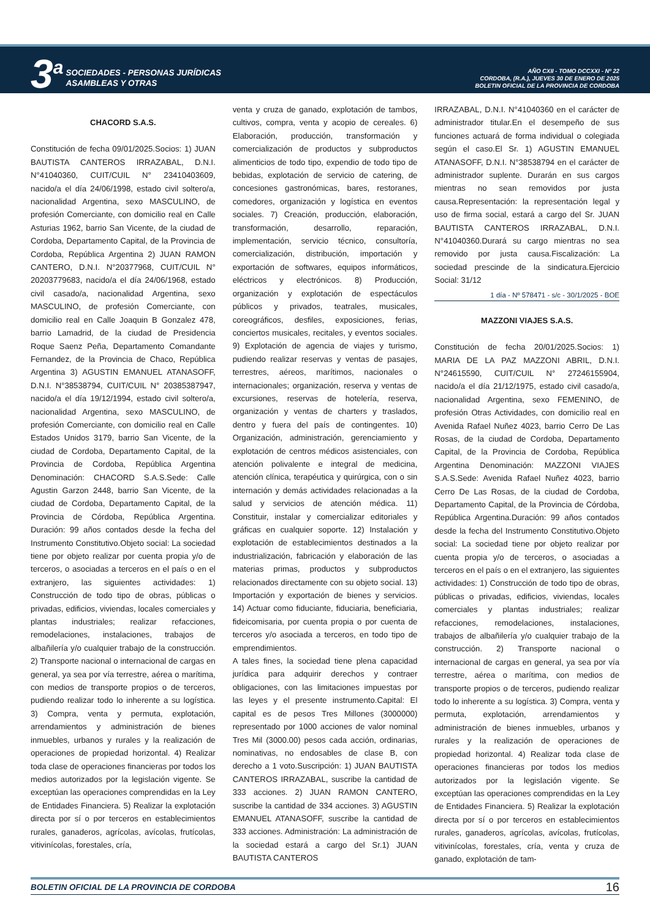3<sup>a</sup>
SOCIEDADES - PERSONAS JURÍDICAS
ASAMBLEAS Y OTRAS
AÑO CXII - TOMO DCCXXI - Nº 22
CORDOBA, (R.A.), JUEVES 30 DE ENERO DE 2025
BOLETIN OFICIAL DE LA PROVINCIA DE CORDOBA
CHACORD S.A.S.
Constitución de fecha 09/01/2025.Socios: 1) JUAN BAUTISTA CANTEROS IRRAZABAL, D.N.I. N°41040360, CUIT/CUIL N° 23410403609, nacido/a el día 24/06/1998, estado civil soltero/a, nacionalidad Argentina, sexo MASCULINO, de profesión Comerciante, con domicilio real en Calle Asturias 1962, barrio San Vicente, de la ciudad de Cordoba, Departamento Capital, de la Provincia de Cordoba, República Argentina 2) JUAN RAMON CANTERO, D.N.I. N°20377968, CUIT/CUIL N° 20203779683, nacido/a el día 24/06/1968, estado civil casado/a, nacionalidad Argentina, sexo MASCULINO, de profesión Comerciante, con domicilio real en Calle Joaquin B Gonzalez 478, barrio Lamadrid, de la ciudad de Presidencia Roque Saenz Peña, Departamento Comandante Fernandez, de la Provincia de Chaco, República Argentina 3) AGUSTIN EMANUEL ATANASOFF, D.N.I. N°38538794, CUIT/CUIL N° 20385387947, nacido/a el día 19/12/1994, estado civil soltero/a, nacionalidad Argentina, sexo MASCULINO, de profesión Comerciante, con domicilio real en Calle Estados Unidos 3179, barrio San Vicente, de la ciudad de Cordoba, Departamento Capital, de la Provincia de Cordoba, República Argentina Denominación: CHACORD S.A.S.Sede: Calle Agustin Garzon 2448, barrio San Vicente, de la ciudad de Cordoba, Departamento Capital, de la Provincia de Córdoba, República Argentina. Duración: 99 años contados desde la fecha del Instrumento Constitutivo.Objeto social: La sociedad tiene por objeto realizar por cuenta propia y/o de terceros, o asociadas a terceros en el país o en el extranjero, las siguientes actividades: 1) Construcción de todo tipo de obras, públicas o privadas, edificios, viviendas, locales comerciales y plantas industriales; realizar refacciones, remodelaciones, instalaciones, trabajos de albañilería y/o cualquier trabajo de la construcción. 2) Transporte nacional o internacional de cargas en general, ya sea por vía terrestre, aérea o marítima, con medios de transporte propios o de terceros, pudiendo realizar todo lo inherente a su logística. 3) Compra, venta y permuta, explotación, arrendamientos y administración de bienes inmuebles, urbanos y rurales y la realización de operaciones de propiedad horizontal. 4) Realizar toda clase de operaciones financieras por todos los medios autorizados por la legislación vigente. Se exceptúan las operaciones comprendidas en la Ley de Entidades Financiera. 5) Realizar la explotación directa por sí o por terceros en establecimientos rurales, ganaderos, agrícolas, avícolas, frutícolas, vitivinícolas, forestales, cría,
venta y cruza de ganado, explotación de tambos, cultivos, compra, venta y acopio de cereales. 6) Elaboración, producción, transformación y comercialización de productos y subproductos alimenticios de todo tipo, expendio de todo tipo de bebidas, explotación de servicio de catering, de concesiones gastronómicas, bares, restoranes, comedores, organización y logística en eventos sociales. 7) Creación, producción, elaboración, transformación, desarrollo, reparación, implementación, servicio técnico, consultoría, comercialización, distribución, importación y exportación de softwares, equipos informáticos, eléctricos y electrónicos. 8) Producción, organización y explotación de espectáculos públicos y privados, teatrales, musicales, coreográficos, desfiles, exposiciones, ferias, conciertos musicales, recitales, y eventos sociales. 9) Explotación de agencia de viajes y turismo, pudiendo realizar reservas y ventas de pasajes, terrestres, aéreos, marítimos, nacionales o internacionales; organización, reserva y ventas de excursiones, reservas de hotelería, reserva, organización y ventas de charters y traslados, dentro y fuera del país de contingentes. 10) Organización, administración, gerenciamiento y explotación de centros médicos asistenciales, con atención polivalente e integral de medicina, atención clínica, terapéutica y quirúrgica, con o sin internación y demás actividades relacionadas a la salud y servicios de atención médica. 11) Constituir, instalar y comercializar editoriales y gráficas en cualquier soporte. 12) Instalación y explotación de establecimientos destinados a la industrialización, fabricación y elaboración de las materias primas, productos y subproductos relacionados directamente con su objeto social. 13) Importación y exportación de bienes y servicios. 14) Actuar como fiduciante, fiduciaria, beneficiaria, fideicomisaria, por cuenta propia o por cuenta de terceros y/o asociada a terceros, en todo tipo de emprendimientos.
A tales fines, la sociedad tiene plena capacidad jurídica para adquirir derechos y contraer obligaciones, con las limitaciones impuestas por las leyes y el presente instrumento.Capital: El capital es de pesos Tres Millones (3000000) representado por 1000 acciones de valor nominal Tres Mil (3000.00) pesos cada acción, ordinarias, nominativas, no endosables de clase B, con derecho a 1 voto.Suscripción: 1) JUAN BAUTISTA CANTEROS IRRAZABAL, suscribe la cantidad de 333 acciones. 2) JUAN RAMON CANTERO, suscribe la cantidad de 334 acciones. 3) AGUSTIN EMANUEL ATANASOFF, suscribe la cantidad de 333 acciones. Administración: La administración de la sociedad estará a cargo del Sr.1) JUAN BAUTISTA CANTEROS
IRRAZABAL, D.N.I. N°41040360 en el carácter de administrador titular.En el desempeño de sus funciones actuará de forma individual o colegiada según el caso.El Sr. 1) AGUSTIN EMANUEL ATANASOFF, D.N.I. N°38538794 en el carácter de administrador suplente. Durarán en sus cargos mientras no sean removidos por justa causa.Representación: la representación legal y uso de firma social, estará a cargo del Sr. JUAN BAUTISTA CANTEROS IRRAZABAL, D.N.I. N°41040360.Durará su cargo mientras no sea removido por justa causa.Fiscalización: La sociedad prescinde de la sindicatura.Ejercicio Social: 31/12
1 día - Nº 578471 - s/c - 30/1/2025 - BOE
MAZZONI VIAJES S.A.S.
Constitución de fecha 20/01/2025.Socios: 1) MARIA DE LA PAZ MAZZONI ABRIL, D.N.I. N°24615590, CUIT/CUIL N° 27246155904, nacido/a el día 21/12/1975, estado civil casado/a, nacionalidad Argentina, sexo FEMENINO, de profesión Otras Actividades, con domicilio real en Avenida Rafael Nuñez 4023, barrio Cerro De Las Rosas, de la ciudad de Cordoba, Departamento Capital, de la Provincia de Cordoba, República Argentina Denominación: MAZZONI VIAJES S.A.S.Sede: Avenida Rafael Nuñez 4023, barrio Cerro De Las Rosas, de la ciudad de Cordoba, Departamento Capital, de la Provincia de Córdoba, República Argentina.Duración: 99 años contados desde la fecha del Instrumento Constitutivo.Objeto social: La sociedad tiene por objeto realizar por cuenta propia y/o de terceros, o asociadas a terceros en el país o en el extranjero, las siguientes actividades: 1) Construcción de todo tipo de obras, públicas o privadas, edificios, viviendas, locales comerciales y plantas industriales; realizar refacciones, remodelaciones, instalaciones, trabajos de albañilería y/o cualquier trabajo de la construcción. 2) Transporte nacional o internacional de cargas en general, ya sea por vía terrestre, aérea o marítima, con medios de transporte propios o de terceros, pudiendo realizar todo lo inherente a su logística. 3) Compra, venta y permuta, explotación, arrendamientos y administración de bienes inmuebles, urbanos y rurales y la realización de operaciones de propiedad horizontal. 4) Realizar toda clase de operaciones financieras por todos los medios autorizados por la legislación vigente. Se exceptúan las operaciones comprendidas en la Ley de Entidades Financiera. 5) Realizar la explotación directa por sí o por terceros en establecimientos rurales, ganaderos, agrícolas, avícolas, frutícolas, vitivinícolas, forestales, cría, venta y cruza de ganado, explotación de tam-
BOLETIN OFICIAL DE LA PROVINCIA DE CORDOBA 16